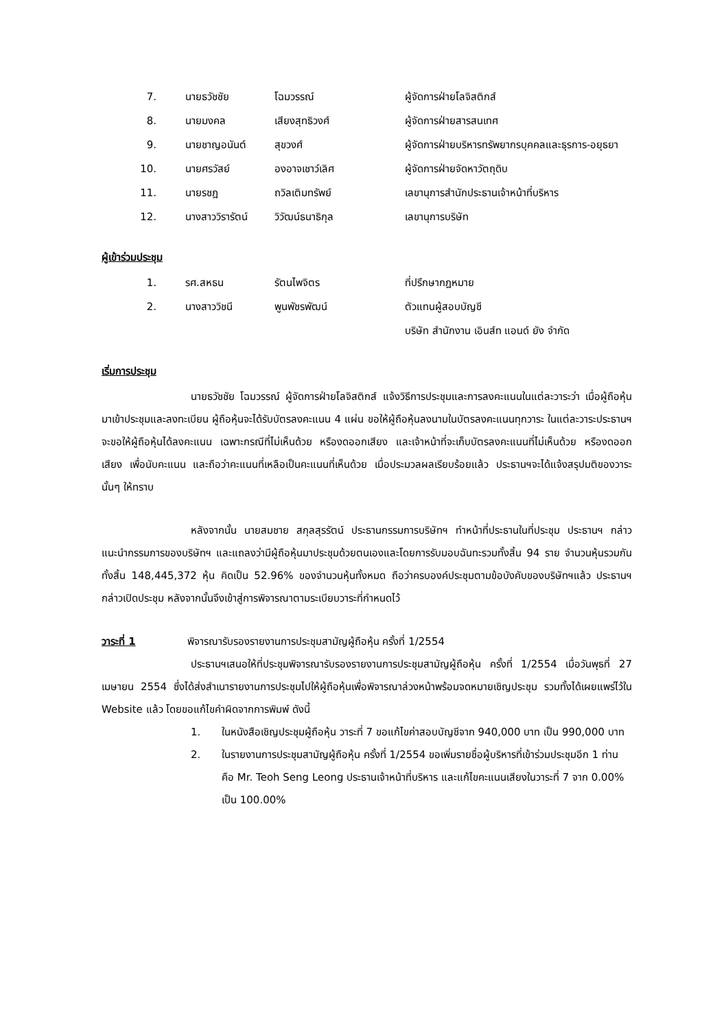| 7. | นายธวัชชัย | โฉมวรรณ์ | ผู้จัดการฝ่ายโลจิสติกส์ |
| 8. | นายมงคล | เสียงสุทธิวงศ์ | ผู้จัดการฝ่ายสารสนเทศ |
| 9. | นายชาญอนันต์ | สุขวงศ์ | ผู้จัดการฝ่ายบริหารทรัพยากรบุคคลและธุรการ-อยุธยา |
| 10. | นายศรวัสย์ | องอาจเชาว์เลิศ | ผู้จัดการฝ่ายจัดหาวัตถุดิบ |
| 11. | นายรชฎ | ถวิลเติมทรัพย์ | เลขานุการสำนักประธานเจ้าหน้าที่บริหาร |
| 12. | นางสาววิรารัตน์ | วิวัฒน์ธนาธิกุล | เลขานุการบริษัท |
ผู้เข้าร่วมประชุม
| 1. | รศ.สหธน | รัตนไพจิตร | ที่ปรึกษากฎหมาย |
| 2. | นางสาววิชนี | พูนพัชรพัฒน์ | ตัวแทนผู้สอบบัญชี |
| | | | บริษัท สำนักงาน เอินส์ท แอนด์ ยัง จำกัด |
เริ่มการประชุม
นายธวัชชัย โฉมวรรณ์ ผู้จัดการฝ่ายโลจิสติกส์ แจ้งวิธีการประชุมและการลงคะแนนในแต่ละวาระว่า เมื่อผู้ถือหุ้นมาเข้าประชุมและลงทะเบียน ผู้ถือหุ้นจะได้รับบัตรลงคะแนน 4 แผ่น ขอให้ผู้ถือหุ้นลงนามในบัตรลงคะแนนทุกวาระ ในแต่ละวาระประธานฯจะขอให้ผู้ถือหุ้นได้ลงคะแนน เฉพาะกรณีที่ไม่เห็นด้วย หรืองดออกเสียง และเจ้าหน้าที่จะเก็บบัตรลงคะแนนที่ไม่เห็นด้วย หรืองดออกเสียง เพื่อนับคะแนน และถือว่าคะแนนที่เหลือเป็นคะแนนที่เห็นด้วย เมื่อประมวลผลเรียบร้อยแล้ว ประธานฯจะได้แจ้งสรุปมติของวาระนั้นๆ ให้ทราบ
หลังจากนั้น นายสมชาย สกุลสุรรัตน์ ประธานกรรมการบริษัทฯ ทำหน้าที่ประธานในที่ประชุม ประธานฯ กล่าวแนะนำกรรมการของบริษัทฯ และแถลงว่ามีผู้ถือหุ้นมาประชุมด้วยตนเองและโดยการรับมอบฉันทะรวมทั้งสิ้น 94 ราย จำนวนหุ้นรวมกันทั้งสิ้น 148,445,372 หุ้น คิดเป็น 52.96% ของจำนวนหุ้นทั้งหมด ถือว่าครบองค์ประชุมตามข้อบังคับของบริษัทฯแล้ว ประธานฯ กล่าวเปิดประชุม หลังจากนั้นจึงเข้าสู่การพิจารณาตามระเบียบวาระที่กำหนดไว้
วาระที่ 1 พิจารณารับรองรายงานการประชุมสามัญผู้ถือหุ้น ครั้งที่ 1/2554
ประธานฯเสนอให้ที่ประชุมพิจารณารับรองรายงานการประชุมสามัญผู้ถือหุ้น ครั้งที่ 1/2554 เมื่อวันพุธที่ 27 เมษายน 2554 ซึ่งได้ส่งสำเนารายงานการประชุมไปให้ผู้ถือหุ้นเพื่อพิจารณาล่วงหน้าพร้อมจดหมายเชิญประชุม รวมทั้งได้เผยแพร่ไว้ใน Website แล้ว โดยขอแก้ไขคำผิดจากการพิมพ์ ดังนี้
1. ในหนังสือเชิญประชุมผู้ถือหุ้น วาระที่ 7 ขอแก้ไขค่าสอบบัญชีจาก 940,000 บาท เป็น 990,000 บาท
2. ในรายงานการประชุมสามัญผู้ถือหุ้น ครั้งที่ 1/2554 ขอเพิ่มรายชื่อผู้บริหารที่เข้าร่วมประชุมอีก 1 ท่าน คือ Mr. Teoh Seng Leong ประธานเจ้าหน้าที่บริหาร และแก้ไขคะแนนเสียงในวาระที่ 7 จาก 0.00% เป็น 100.00%